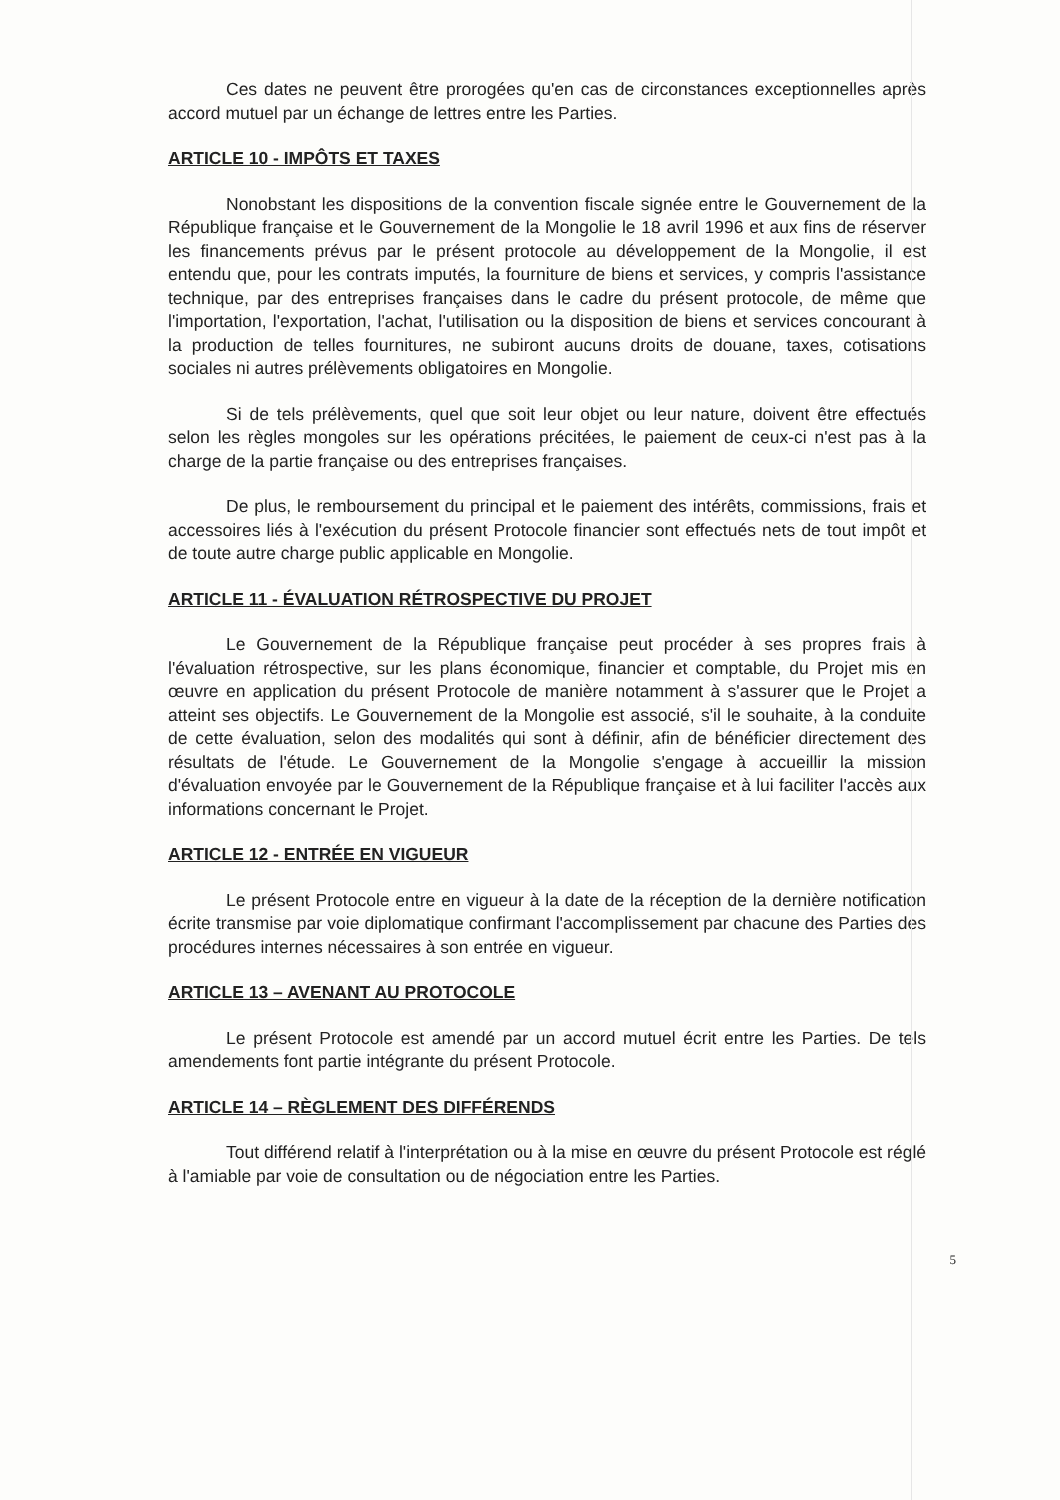Ces dates ne peuvent être prorogées qu'en cas de circonstances exceptionnelles après accord mutuel par un échange de lettres entre les Parties.
ARTICLE 10 - IMPÔTS ET TAXES
Nonobstant les dispositions de la convention fiscale signée entre le Gouvernement de la République française et le Gouvernement de la Mongolie le 18 avril 1996 et aux fins de réserver les financements prévus par le présent protocole au développement de la Mongolie, il est entendu que, pour les contrats imputés, la fourniture de biens et services, y compris l'assistance technique, par des entreprises françaises dans le cadre du présent protocole, de même que l'importation, l'exportation, l'achat, l'utilisation ou la disposition de biens et services concourant à la production de telles fournitures, ne subiront aucuns droits de douane, taxes, cotisations sociales ni autres prélèvements obligatoires en Mongolie.
Si de tels prélèvements, quel que soit leur objet ou leur nature, doivent être effectués selon les règles mongoles sur les opérations précitées, le paiement de ceux-ci n'est pas à la charge de la partie française ou des entreprises françaises.
De plus, le remboursement du principal et le paiement des intérêts, commissions, frais et accessoires liés à l'exécution du présent Protocole financier sont effectués nets de tout impôt et de toute autre charge public applicable en Mongolie.
ARTICLE 11 - ÉVALUATION RÉTROSPECTIVE DU PROJET
Le Gouvernement de la République française peut procéder à ses propres frais à l'évaluation rétrospective, sur les plans économique, financier et comptable, du Projet mis en œuvre en application du présent Protocole de manière notamment à s'assurer que le Projet a atteint ses objectifs. Le Gouvernement de la Mongolie est associé, s'il le souhaite, à la conduite de cette évaluation, selon des modalités qui sont à définir, afin de bénéficier directement des résultats de l'étude. Le Gouvernement de la Mongolie s'engage à accueillir la mission d'évaluation envoyée par le Gouvernement de la République française et à lui faciliter l'accès aux informations concernant le Projet.
ARTICLE 12 - ENTRÉE EN VIGUEUR
Le présent Protocole entre en vigueur à la date de la réception de la dernière notification écrite transmise par voie diplomatique confirmant l'accomplissement par chacune des Parties des procédures internes nécessaires à son entrée en vigueur.
ARTICLE 13 – AVENANT AU PROTOCOLE
Le présent Protocole est amendé par un accord mutuel écrit entre les Parties. De tels amendements font partie intégrante du présent Protocole.
ARTICLE 14 – RÈGLEMENT DES DIFFÉRENDS
Tout différend relatif à l'interprétation ou à la mise en œuvre du présent Protocole est réglé à l'amiable par voie de consultation ou de négociation entre les Parties.
5